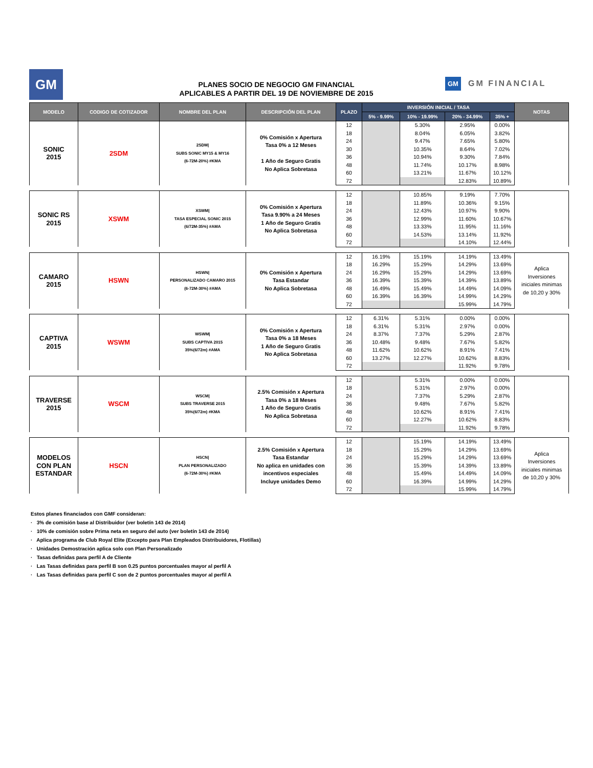GM
PLANES SOCIO DE NEGOCIO GM FINANCIAL
APLICABLES A PARTIR DEL 19 DE NOVIEMBRE DE 2015
GM GM FINANCIAL
| MODELO | CODIGO DE COTIZADOR | NOMBRE DEL PLAN | DESCRIPCIÓN DEL PLAN | PLAZO | INVERSIÓN INICIAL / TASA | | | | NOTAS |
| --- | --- | --- | --- | --- | --- | --- | --- | --- | --- |
| | | | | | 5% - 9.99% | 10% - 19.99% | 20% - 34.99% | 35% + | |
| SONIC 2015 | 2SDM | 2SDM/ SUBS SONIC MY15 & MY16 (6-72M-20%) #KMA | 0% Comisión x Apertura Tasa 0% a 12 Meses 1 Año de Seguro Gratis No Aplica Sobretasa | 12 | | 5.30% | 2.95% | 0.00% | |
| | | | | 18 | | 8.04% | 6.05% | 3.82% | |
| | | | | 24 | | 9.47% | 7.65% | 5.80% | |
| | | | | 30 | | 10.35% | 8.64% | 7.02% | |
| | | | | 36 | | 10.94% | 9.30% | 7.84% | |
| | | | | 48 | | 11.74% | 10.17% | 8.98% | |
| | | | | 60 | | 13.21% | 11.67% | 10.12% | |
| | | | | 72 | | | 12.83% | 10.89% | |
| SONIC RS 2015 | XSWM | XSWM/ TASA ESPECIAL SONIC 2015 (6/72M-35%) #AMA | 0% Comisión x Apertura Tasa 9.90% a 24 Meses 1 Año de Seguro Gratis No Aplica Sobretasa | 12 | | 10.85% | 9.19% | 7.70% | |
| | | | | 18 | | 11.89% | 10.36% | 9.15% | |
| | | | | 24 | | 12.43% | 10.97% | 9.90% | |
| | | | | 36 | | 12.99% | 11.60% | 10.67% | |
| | | | | 48 | | 13.33% | 11.95% | 11.16% | |
| | | | | 60 | | 14.53% | 13.14% | 11.92% | |
| | | | | 72 | | | 14.10% | 12.44% | |
| CAMARO 2015 | HSWN | HSWN/ PERSONALIZADO CAMARO 2015 (6-72M-30%) #AMA | 0% Comisión x Apertura Tasa Estandar No Aplica Sobretasa | 12 | 16.19% | 15.19% | 14.19% | 13.49% | Aplica Inversiones iniciales minimas de 10,20 y 30% |
| | | | | 18 | 16.29% | 15.29% | 14.29% | 13.69% | |
| | | | | 24 | 16.29% | 15.29% | 14.29% | 13.69% | |
| | | | | 36 | 16.39% | 15.39% | 14.39% | 13.89% | |
| | | | | 48 | 16.49% | 15.49% | 14.49% | 14.09% | |
| | | | | 60 | 16.39% | 16.39% | 14.99% | 14.29% | |
| | | | | 72 | | | 15.99% | 14.79% | |
| CAPTIVA 2015 | WSWM | WSWM/ SUBS CAPTIVA 2015 35%(6/72m) #AMA | 0% Comisión x Apertura Tasa 0% a 18 Meses 1 Año de Seguro Gratis No Aplica Sobretasa | 12 | 6.31% | 5.31% | 0.00% | 0.00% | |
| | | | | 18 | 6.31% | 5.31% | 2.97% | 0.00% | |
| | | | | 24 | 8.37% | 7.37% | 5.29% | 2.87% | |
| | | | | 36 | 10.48% | 9.48% | 7.67% | 5.82% | |
| | | | | 48 | 11.62% | 10.62% | 8.91% | 7.41% | |
| | | | | 60 | 13.27% | 12.27% | 10.62% | 8.83% | |
| | | | | 72 | | | 11.92% | 9.78% | |
| TRAVERSE 2015 | WSCM | WSCM/ SUBS TRAVERSE 2015 35%(6/72m) #KMA | 2.5% Comisión x Apertura Tasa 0% a 18 Meses 1 Año de Seguro Gratis No Aplica Sobretasa | 12 | | 5.31% | 0.00% | 0.00% | |
| | | | | 18 | | 5.31% | 2.97% | 0.00% | |
| | | | | 24 | | 7.37% | 5.29% | 2.87% | |
| | | | | 36 | | 9.48% | 7.67% | 5.82% | |
| | | | | 48 | | 10.62% | 8.91% | 7.41% | |
| | | | | 60 | | 12.27% | 10.62% | 8.83% | |
| | | | | 72 | | | 11.92% | 9.78% | |
| MODELOS CON PLAN ESTANDAR | HSCN | HSCN/ PLAN PERSONALIZADO (6-72M-30%) #KMA | 2.5% Comisión x Apertura Tasa Estandar No aplica en unidades con incentivos especiales Incluye unidades Demo | 12 | | 15.19% | 14.19% | 13.49% | Aplica Inversiones iniciales minimas de 10,20 y 30% |
| | | | | 18 | | 15.29% | 14.29% | 13.69% | |
| | | | | 24 | | 15.29% | 14.29% | 13.69% | |
| | | | | 36 | | 15.39% | 14.39% | 13.89% | |
| | | | | 48 | | 15.49% | 14.49% | 14.09% | |
| | | | | 60 | | 16.39% | 14.99% | 14.29% | |
| | | | | 72 | | | 15.99% | 14.79% | |
Estos planes financiados con GMF consideran:
· 3% de comisión base al Distribuidor (ver boletín 143 de 2014)
· 10% de comisión sobre Prima neta en seguro del auto (ver boletín 143 de 2014)
· Aplica programa de Club Royal Elite (Excepto para Plan Empleados Distribuidores, Flotillas)
· Unidades Demostración aplica solo con Plan Personalizado
· Tasas definidas para perfil A de Cliente
· Las Tasas definidas para perfil B son 0.25 puntos porcentuales mayor al perfil A
· Las Tasas definidas para perfil C son de 2 puntos porcentuales mayor al perfil A